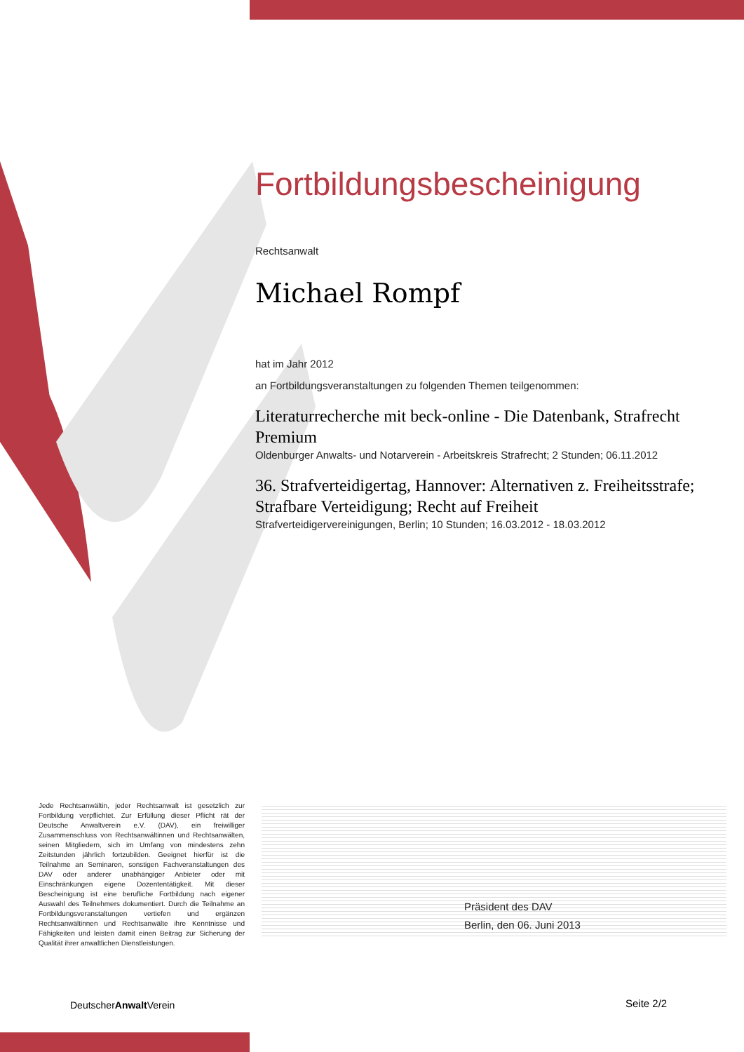Fortbildungsbescheinigung
Rechtsanwalt
Michael Rompf
hat im Jahr 2012
an Fortbildungsveranstaltungen zu folgenden Themen teilgenommen:
Literaturrecherche mit beck-online - Die Datenbank, Strafrecht Premium
Oldenburger Anwalts- und Notarverein - Arbeitskreis Strafrecht; 2 Stunden; 06.11.2012
36. Strafverteidigertag, Hannover: Alternativen z. Freiheitsstrafe; Strafbare Verteidigung; Recht auf Freiheit
Strafverteidigervereinigungen, Berlin; 10 Stunden; 16.03.2012 - 18.03.2012
Jede Rechtsanwältin, jeder Rechtsanwalt ist gesetzlich zur Fortbildung verpflichtet. Zur Erfüllung dieser Pflicht rät der Deutsche Anwaltverein e.V. (DAV), ein freiwilliger Zusammenschluss von Rechtsanwältinnen und Rechtsanwälten, seinen Mitgliedern, sich im Umfang von mindestens zehn Zeitstunden jährlich fortzubilden. Geeignet hierfür ist die Teilnahme an Seminaren, sonstigen Fachveranstaltungen des DAV oder anderer unabhängiger Anbieter oder mit Einschränkungen eigene Dozententätigkeit. Mit dieser Bescheinigung ist eine berufliche Fortbildung nach eigener Auswahl des Teilnehmers dokumentiert. Durch die Teilnahme an Fortbildungsveranstaltungen vertiefen und ergänzen Rechtsanwältinnen und Rechtsanwälte ihre Kenntnisse und Fähigkeiten und leisten damit einen Beitrag zur Sicherung der Qualität ihrer anwaltlichen Dienstleistungen.
Präsident des DAV
Berlin, den 06. Juni 2013
DeutscherAnwalt Verein Seite 2/2